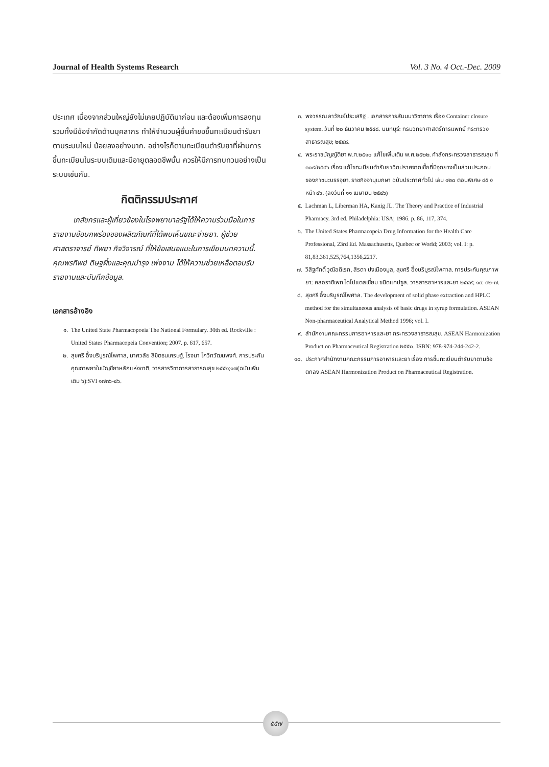Journal of Health Systems Research Vol. 3 No. 4 Oct.-Dec. 2009
ประเทศ เนื่องจากส่วนใหญ่ยังไม่เคยปฏิบัติมาก่อน และต้องเพิ่มการลงทุนรวมทั้งมีข้อจำกัดด้านบุคลากร ทำให้จำนวนผู้ยื่นคำขอขึ้นทะเบียนตำรับยาตามระบบใหม่ น้อยลงอย่างมาก. อย่างไรก็ตามทะเบียนตำรับยาที่ผ่านการขึ้นทะเบียนในระบบเดิมและมีอายุตลอดชีพนั้น ควรให้มีการทบทวนอย่างเป็นระบบเช่นกัน.
กิตติกรรมประกาศ
เภสัชกรและผู้เกี่ยวข้องในโรงพยาบาลรัฐได้ให้ความร่วมมือในการรายงานข้อบกพร่องของผลิตภัณฑ์ที่ได้พบเห็นขณะจ่ายยา. ผู้ช่วยศาสตราจารย์ ทิพยา กิจวิจารณ์ ที่ให้ข้อเสนอแนะในการเขียนบทความนี้. คุณพรทิพย์ ดิษฐผึ้งและคุณบำรุง เพ่งงาม ได้ให้ความช่วยเหลือตอบรับรายงานและบันทึกข้อมูล.
เอกสารอ้างอิง
๑. The United State Pharmacopoeia The National Formulary. 30th ed. Rockville : United States Pharmacopeia Convention; 2007. p. 617, 657.
๒. สุขศรี อึ้งบริบูรณ์ไพศาล, มาศวลัย ลิขิตธนเศรษฐ์, โรจนา โกวิทวัฒนพงศ์. การประกันคุณภาพยาในบัญชียาหลักแห่งชาติ. วารสารวิชาการสาธารณสุข ๒๕๕๑;๑๗(ฉบับเพิ่มเติม ๖):SVI ๑๗๓๖-๔๖.
๓. พจวรรณ ลาวัณย์ประเสริฐ . เอกสารการสัมมนาวิชาการ เรื่อง Container closure system. วันที่ ๒๐ ธันวาคม ๒๕๔๘. นนทบุรี: กรมวิทยาศาสตร์การแพทย์ กระทรวงสาธารณสุข; ๒๕๔๘.
๔. พระราชบัญญัติยา พ.ศ.๒๕๑๐ แก้ไขเพิ่มเติม พ.ศ.๒๕๒๒. คำสั่งกระทรวงสาธารณสุข ที่ ๓๐๙/๒๕๔๖ เรื่อง แก้ไขทะเบียนตำรับยาฉีดปราศจากเชื้อที่มีจุกยางเป็นส่วนประกอบของภาชนะบรรจุยา. ราชกิจจานุเบกษา ฉบับประกาศทั่วไป เล่ม ๑๒๐ ตอนพิเศษ ๔๕ ง หน้า ๔๖. (ลงวันที่ ๑๑ เมษายน ๒๕๔๖)
๕. Lachman L, Liberman HA, Kanig JL. The Theory and Practice of Industrial Pharmacy. 3rd ed. Philadelphia: USA; 1986. p. 86, 117, 374.
๖. The United States Pharmacopeia Drug Information for the Health Care Professional, 23rd Ed. Massachusetts, Quebec or World; 2003; vol. I: p. 81,83,361,525,764,1356,2217.
๗. วิสิฐศักดิ์ วุฒิอดิเรก, สิรดา ปงเมืองมูล, สุขศรี อึ้งบริบูรณ์ไพศาล. การประกันคุณภาพยา: คลอราซิเพท ไดโปแตสเซี่ยม ชนิดแคปซูล. วารสารอาหารและยา ๒๕๔๙; ๑๓: ๓๒-๗.
๘. สุขศรี อึ้งบริบูรณ์ไพศาล. The development of solid phase extraction and HPLC method for the simultaneous analysis of basic drugs in syrup formulation. ASEAN Non-pharmaceutical Analytical Method 1996; vol. I.
๙. สำนักงานคณะกรรมการอาหารและยา กระทรวงสาธารณสุข. ASEAN Harmonization Product on Pharmaceutical Registration ๒๕๕๐. ISBN: 978-974-244-242-2.
๑๐. ประกาศสำนักงานคณะกรรมการอาหารและยา เรื่อง การขึ้นทะเบียนตำรับยาตามข้อตกลง ASEAN Harmonization Product on Pharmaceutical Registration.
๕๕๗